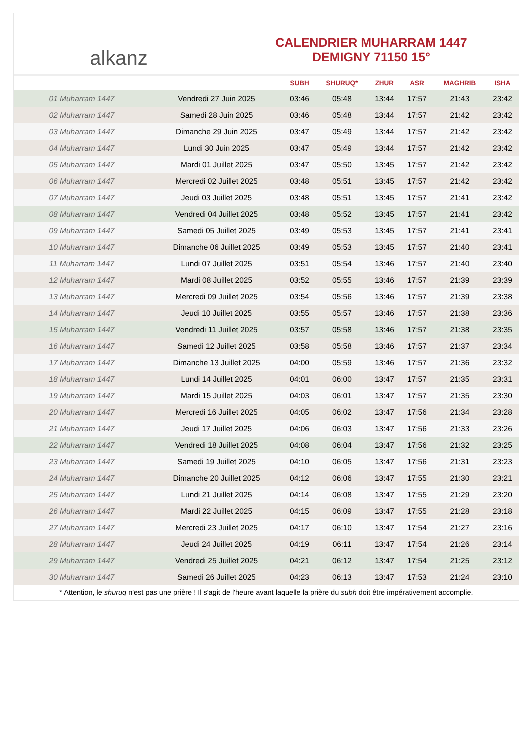alkanz
CALENDRIER MUHARRAM 1447
DEMIGNY 71150 15°
| | | SUBH | SHURUQ* | ZHUR | ASR | MAGHRIB | ISHA |
| --- | --- | --- | --- | --- | --- | --- | --- |
| 01 Muharram 1447 | Vendredi 27 Juin 2025 | 03:46 | 05:48 | 13:44 | 17:57 | 21:43 | 23:42 |
| 02 Muharram 1447 | Samedi 28 Juin 2025 | 03:46 | 05:48 | 13:44 | 17:57 | 21:42 | 23:42 |
| 03 Muharram 1447 | Dimanche 29 Juin 2025 | 03:47 | 05:49 | 13:44 | 17:57 | 21:42 | 23:42 |
| 04 Muharram 1447 | Lundi 30 Juin 2025 | 03:47 | 05:49 | 13:44 | 17:57 | 21:42 | 23:42 |
| 05 Muharram 1447 | Mardi 01 Juillet 2025 | 03:47 | 05:50 | 13:45 | 17:57 | 21:42 | 23:42 |
| 06 Muharram 1447 | Mercredi 02 Juillet 2025 | 03:48 | 05:51 | 13:45 | 17:57 | 21:42 | 23:42 |
| 07 Muharram 1447 | Jeudi 03 Juillet 2025 | 03:48 | 05:51 | 13:45 | 17:57 | 21:41 | 23:42 |
| 08 Muharram 1447 | Vendredi 04 Juillet 2025 | 03:48 | 05:52 | 13:45 | 17:57 | 21:41 | 23:42 |
| 09 Muharram 1447 | Samedi 05 Juillet 2025 | 03:49 | 05:53 | 13:45 | 17:57 | 21:41 | 23:41 |
| 10 Muharram 1447 | Dimanche 06 Juillet 2025 | 03:49 | 05:53 | 13:45 | 17:57 | 21:40 | 23:41 |
| 11 Muharram 1447 | Lundi 07 Juillet 2025 | 03:51 | 05:54 | 13:46 | 17:57 | 21:40 | 23:40 |
| 12 Muharram 1447 | Mardi 08 Juillet 2025 | 03:52 | 05:55 | 13:46 | 17:57 | 21:39 | 23:39 |
| 13 Muharram 1447 | Mercredi 09 Juillet 2025 | 03:54 | 05:56 | 13:46 | 17:57 | 21:39 | 23:38 |
| 14 Muharram 1447 | Jeudi 10 Juillet 2025 | 03:55 | 05:57 | 13:46 | 17:57 | 21:38 | 23:36 |
| 15 Muharram 1447 | Vendredi 11 Juillet 2025 | 03:57 | 05:58 | 13:46 | 17:57 | 21:38 | 23:35 |
| 16 Muharram 1447 | Samedi 12 Juillet 2025 | 03:58 | 05:58 | 13:46 | 17:57 | 21:37 | 23:34 |
| 17 Muharram 1447 | Dimanche 13 Juillet 2025 | 04:00 | 05:59 | 13:46 | 17:57 | 21:36 | 23:32 |
| 18 Muharram 1447 | Lundi 14 Juillet 2025 | 04:01 | 06:00 | 13:47 | 17:57 | 21:35 | 23:31 |
| 19 Muharram 1447 | Mardi 15 Juillet 2025 | 04:03 | 06:01 | 13:47 | 17:57 | 21:35 | 23:30 |
| 20 Muharram 1447 | Mercredi 16 Juillet 2025 | 04:05 | 06:02 | 13:47 | 17:56 | 21:34 | 23:28 |
| 21 Muharram 1447 | Jeudi 17 Juillet 2025 | 04:06 | 06:03 | 13:47 | 17:56 | 21:33 | 23:26 |
| 22 Muharram 1447 | Vendredi 18 Juillet 2025 | 04:08 | 06:04 | 13:47 | 17:56 | 21:32 | 23:25 |
| 23 Muharram 1447 | Samedi 19 Juillet 2025 | 04:10 | 06:05 | 13:47 | 17:56 | 21:31 | 23:23 |
| 24 Muharram 1447 | Dimanche 20 Juillet 2025 | 04:12 | 06:06 | 13:47 | 17:55 | 21:30 | 23:21 |
| 25 Muharram 1447 | Lundi 21 Juillet 2025 | 04:14 | 06:08 | 13:47 | 17:55 | 21:29 | 23:20 |
| 26 Muharram 1447 | Mardi 22 Juillet 2025 | 04:15 | 06:09 | 13:47 | 17:55 | 21:28 | 23:18 |
| 27 Muharram 1447 | Mercredi 23 Juillet 2025 | 04:17 | 06:10 | 13:47 | 17:54 | 21:27 | 23:16 |
| 28 Muharram 1447 | Jeudi 24 Juillet 2025 | 04:19 | 06:11 | 13:47 | 17:54 | 21:26 | 23:14 |
| 29 Muharram 1447 | Vendredi 25 Juillet 2025 | 04:21 | 06:12 | 13:47 | 17:54 | 21:25 | 23:12 |
| 30 Muharram 1447 | Samedi 26 Juillet 2025 | 04:23 | 06:13 | 13:47 | 17:53 | 21:24 | 23:10 |
* Attention, le shuruq n'est pas une prière ! Il s'agit de l'heure avant laquelle la prière du subh doit être impérativement accomplie.